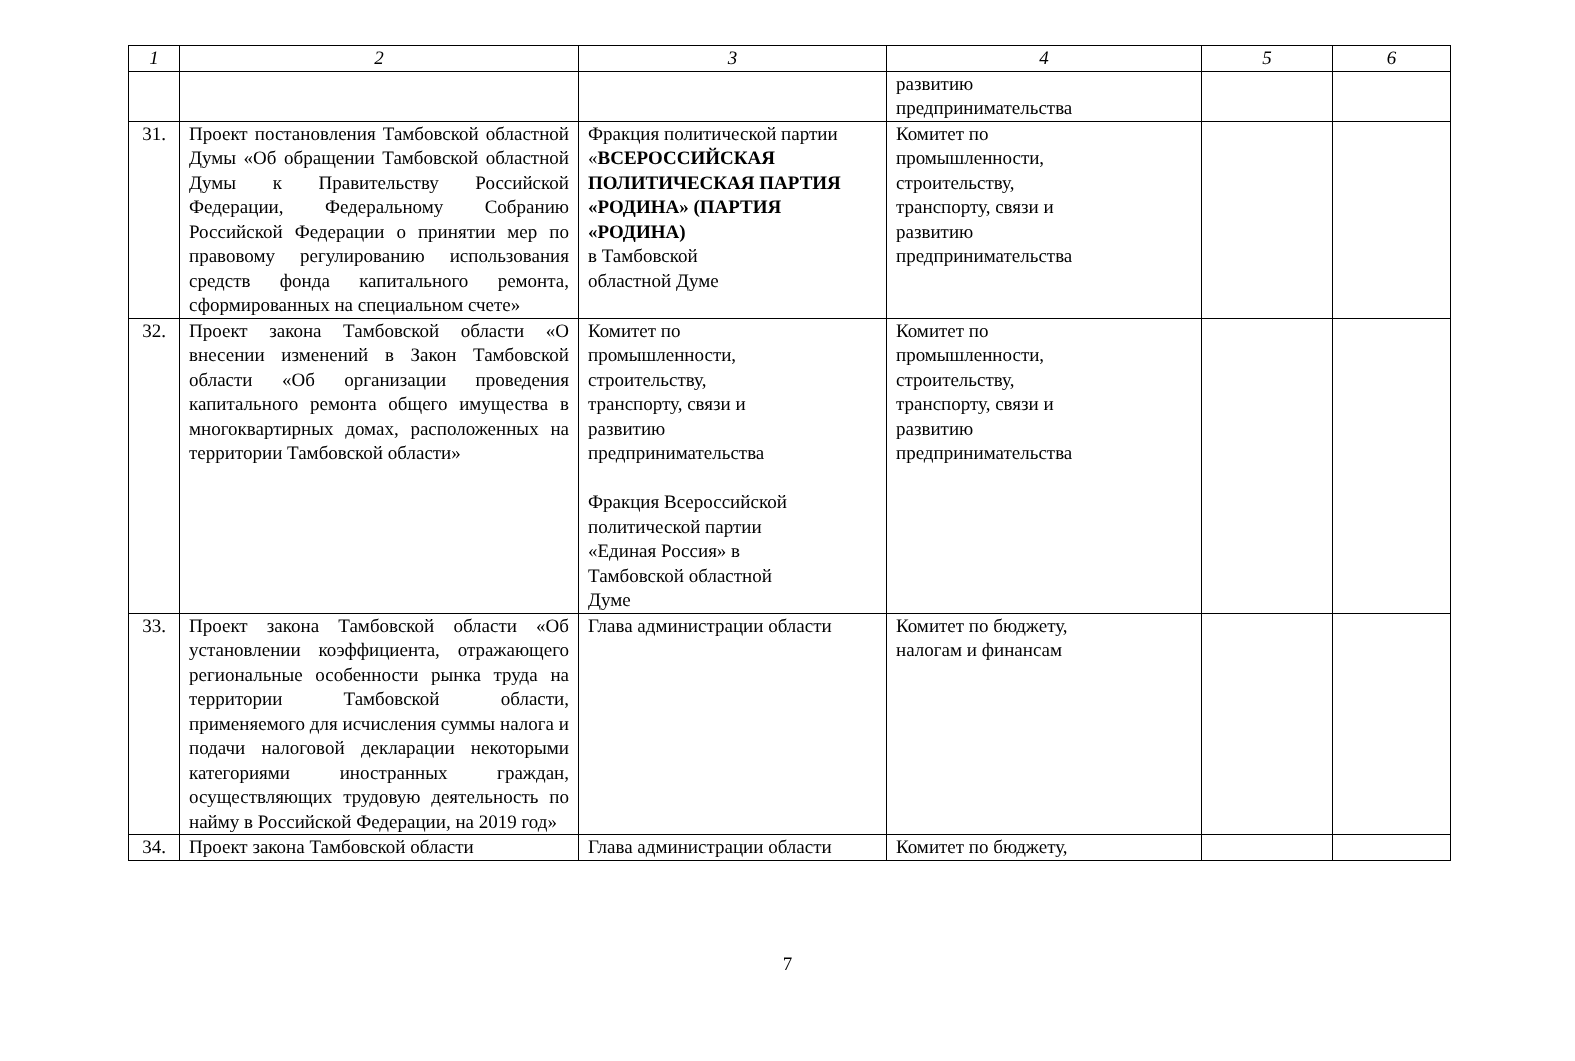| 1 | 2 | 3 | 4 | 5 | 6 |
| --- | --- | --- | --- | --- | --- |
| | | | развитию предпринимательства | | |
| 31. | Проект постановления Тамбовской областной Думы «Об обращении Тамбовской областной Думы к Правительству Российской Федерации, Федеральному Собранию Российской Федерации о принятии мер по правовому регулированию использования средств фонда капитального ремонта, сформированных на специальном счете» | Фракция политической партии « ВСЕРОССИЙСКАЯ ПОЛИТИЧЕСКАЯ ПАРТИЯ «РОДИНА» (ПАРТИЯ «РОДИНА) в Тамбовской областной Думе | Комитет по промышленности, строительству, транспорту, связи и развитию предпринимательства | | |
| 32. | Проект закона Тамбовской области «О внесении изменений в Закон Тамбовской области «Об организации проведения капитального ремонта общего имущества в многоквартирных домах, расположенных на территории Тамбовской области» | Комитет по промышленности, строительству, транспорту, связи и развитию предпринимательства Фракция Всероссийской политической партии «Единая Россия» в Тамбовской областной Думе | Комитет по промышленности, строительству, транспорту, связи и развитию предпринимательства | | |
| 33. | Проект закона Тамбовской области «Об установлении коэффициента, отражающего региональные особенности рынка труда на территории Тамбовской области, применяемого для исчисления суммы налога и подачи налоговой декларации некоторыми категориями иностранных граждан, осуществляющих трудовую деятельность по найму в Российской Федерации, на 2019 год» | Глава администрации области | Комитет по бюджету, налогам и финансам | | |
| 34. | Проект закона Тамбовской области | Глава администрации области | Комитет по бюджету, | | |
7